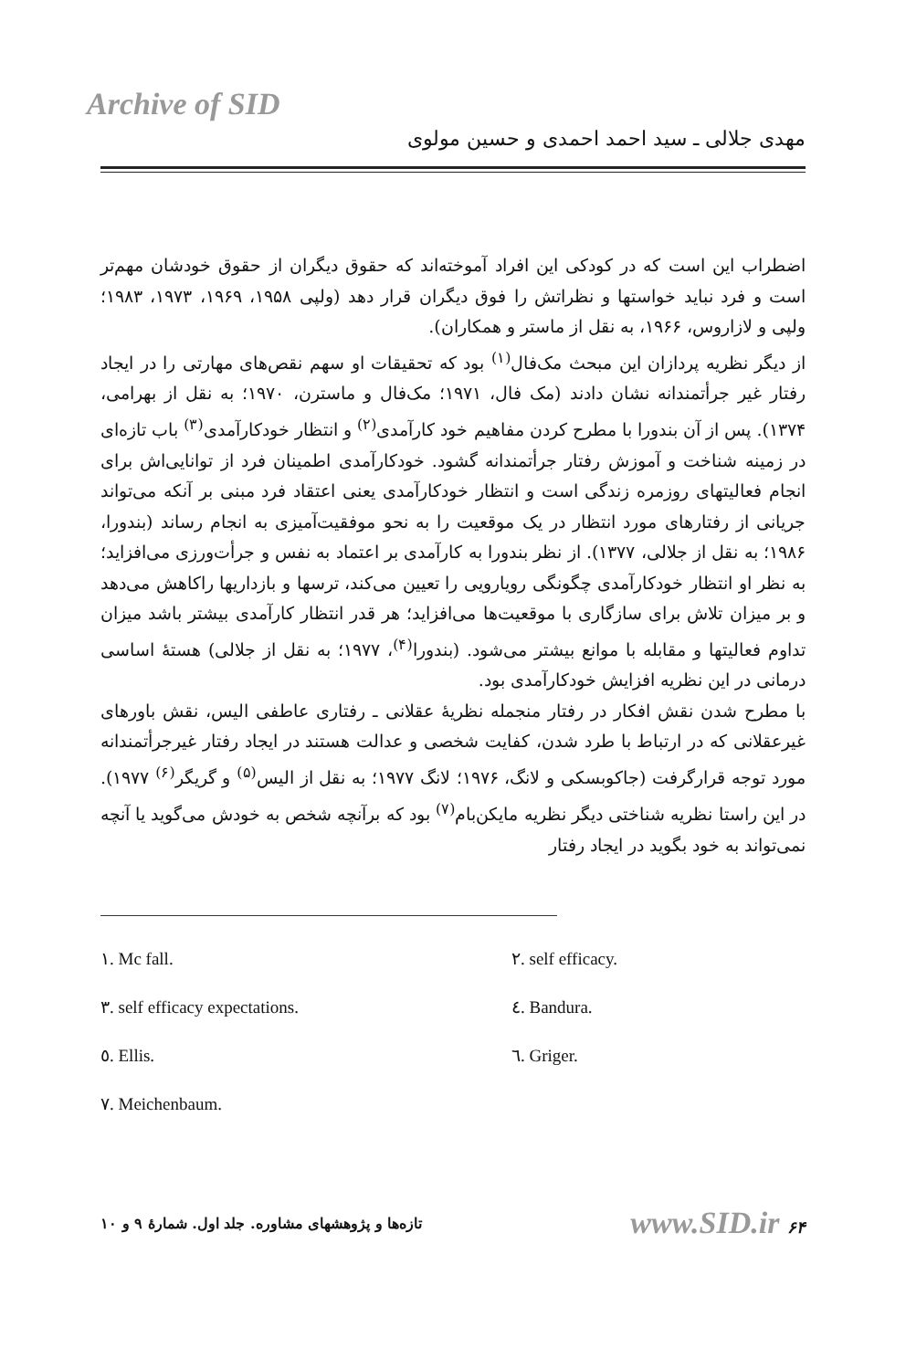Archive of SID
مهدی جلالی ـ سید احمد احمدی و حسین مولوی
اضطراب این است که در کودکی این افراد آموخته‌اند که حقوق دیگران از حقوق خودشان مهم‌تر است و فرد نباید خواستها و نظراتش را فوق دیگران قرار دهد (ولپی ۱۹۵۸، ۱۹۶۹، ۱۹۷۳، ۱۹۸۳؛ ولپی و لازاروس، ۱۹۶۶، به نقل از ماستر و همکاران).
از دیگر نظریه پردازان این مبحث مک‌فال<sup>(۱)</sup> بود که تحقیقات او سهم نقص‌های مهارتی را در ایجاد رفتار غیر جرأتمندانه نشان دادند (مک فال، ۱۹۷۱؛ مک‌فال و ماسترن، ۱۹۷۰؛ به نقل از بهرامی، ۱۳۷۴). پس از آن بندورا با مطرح کردن مفاهیم خود کارآمدی<sup>(۲)</sup> و انتظار خودکارآمدی<sup>(۳)</sup> باب تازه‌ای در زمینه شناخت و آموزش رفتار جرأتمندانه گشود. خودکارآمدی اطمینان فرد از توانایی‌اش برای انجام فعالیتهای روزمره زندگی است و انتظار خودکارآمدی یعنی اعتقاد فرد مبنی بر آنکه می‌تواند جریانی از رفتارهای مورد انتظار در یک موقعیت را به نحو موفقیت‌آمیزی به انجام رساند (بندورا، ۱۹۸۶؛ به نقل از جلالی، ۱۳۷۷). از نظر بندورا به کارآمدی بر اعتماد به نفس و جرأت‌ورزی می‌افزاید؛ به نظر او انتظار خودکارآمدی چگونگی رویارویی را تعیین می‌کند، ترسها و بازداریها راکاهش می‌دهد و بر میزان تلاش برای سازگاری با موقعیت‌ها می‌افزاید؛ هر قدر انتظار کارآمدی بیشتر باشد میزان تداوم فعالیتها و مقابله با موانع بیشتر می‌شود. (بندورا<sup>(۴)</sup>، ۱۹۷۷؛ به نقل از جلالی) هستهٔ اساسی درمانی در این نظریه افزایش خودکارآمدی بود.
با مطرح شدن نقش افکار در رفتار منجمله نظریهٔ عقلانی ـ رفتاری عاطفی الیس، نقش باورهای غیرعقلانی که در ارتباط با طرد شدن، کفایت شخصی و عدالت هستند در ایجاد رفتار غیرجرأتمندانه مورد توجه قرارگرفت (جاکوبسکی و لانگ، ۱۹۷۶؛ لانگ ۱۹۷۷؛ به نقل از الیس<sup>(۵)</sup> و گریگر<sup>(۶)</sup> ۱۹۷۷). در این راستا نظریه شناختی دیگر نظریه مایکن‌بام<sup>(۷)</sup> بود که برآنچه شخص به خودش می‌گوید یا آنچه نمی‌تواند به خود بگوید در ایجاد رفتار
۱. Mc fall.
۲. self efficacy.
۳. self efficacy expectations.
٤. Bandura.
٥. Ellis.
٦. Griger.
۷. Meichenbaum.
تازه‌ها و پژوهشهای مشاوره. جلد اول. شمارهٔ ۹ و ۱۰
www.SID.ir ۶۴